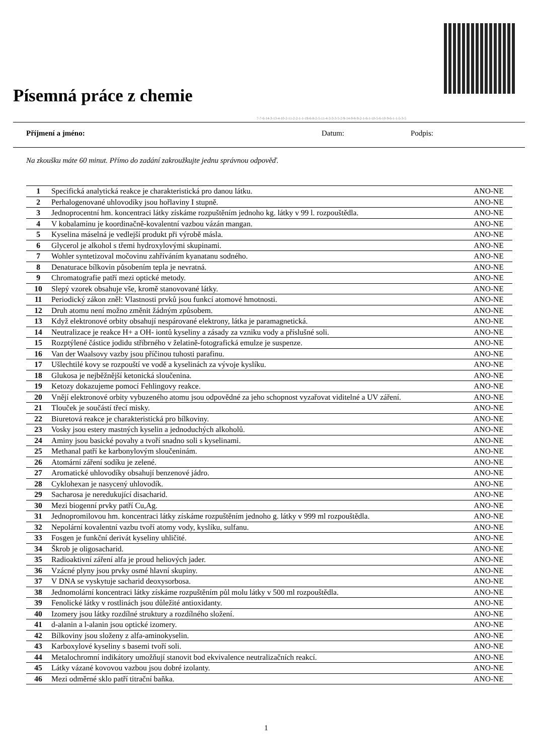Písemná práce z chemie
7-7-6-14-3-13-4-10-2-11-2-2-1-1-19-6-8-2-5-11-4-3-3-3-5-2-9-14-9-8-9-2-1-6-1-10-5-6-10-9-6-1-1-5-3-5
Příjmení a jméno: Datum: Podpis:
Na zkoušku máte 60 minut. Přímo do zadání zakroužkujte jednu správnou odpověď.
| 1 | Specifická analytická reakce je charakteristická pro danou látku. | ANO-NE |
| 2 | Perhalogenované uhlovodíky jsou hořlaviny I stupně. | ANO-NE |
| 3 | Jednoprocentní hm. koncentraci látky získáme rozpuštěním jednoho kg. látky v 99 l. rozpouštědla. | ANO-NE |
| 4 | V kobalaminu je koordinačně-kovalentní vazbou vázán mangan. | ANO-NE |
| 5 | Kyselina máselná je vedlejší produkt při výrobě másla. | ANO-NE |
| 6 | Glycerol je alkohol s třemi hydroxylovými skupinami. | ANO-NE |
| 7 | Wohler syntetizoval močovinu zahříváním kyanatanu sodného. | ANO-NE |
| 8 | Denaturace bílkovin působením tepla je nevratná. | ANO-NE |
| 9 | Chromatografie patří mezi optické metody. | ANO-NE |
| 10 | Slepý vzorek obsahuje vše, kromě stanovované látky. | ANO-NE |
| 11 | Periodický zákon zněl: Vlastnosti prvků jsou funkcí atomové hmotnosti. | ANO-NE |
| 12 | Druh atomu není možno změnit žádným způsobem. | ANO-NE |
| 13 | Když elektronové orbity obsahují nespárované elektrony, látka je paramagnetická. | ANO-NE |
| 14 | Neutralizace je reakce H+ a OH- iontů kyseliny a zásady za vzniku vody a příslušné soli. | ANO-NE |
| 15 | Rozptýlené částice jodidu stříbrného v želatině-fotografická emulze je suspenze. | ANO-NE |
| 16 | Van der Waalsovy vazby jsou příčinou tuhosti parafinu. | ANO-NE |
| 17 | Ušlechtilé kovy se rozpouští ve vodě a kyselinách za vývoje kyslíku. | ANO-NE |
| 18 | Glukosa je nejběžnější ketonická sloučenina. | ANO-NE |
| 19 | Ketozy dokazujeme pomocí Fehlingovy reakce. | ANO-NE |
| 20 | Vnějí elektronové orbity vybuzeného atomu jsou odpovědné za jeho schopnost vyzařovat viditelné a UV záření. | ANO-NE |
| 21 | Tlouček je součástí třecí misky. | ANO-NE |
| 22 | Biuretová reakce je charakteristická pro bílkoviny. | ANO-NE |
| 23 | Vosky jsou estery mastných kyselin a jednoduchých alkoholů. | ANO-NE |
| 24 | Aminy jsou basické povahy a tvoří snadno soli s kyselinami. | ANO-NE |
| 25 | Methanal patří ke karbonylovým sloučeninám. | ANO-NE |
| 26 | Atomární záření sodíku je zelené. | ANO-NE |
| 27 | Aromatické uhlovodíky obsahují benzenové jádro. | ANO-NE |
| 28 | Cyklohexan je nasycený uhlovodík. | ANO-NE |
| 29 | Sacharosa je neredukující disacharid. | ANO-NE |
| 30 | Mezi biogenní prvky patří Cu,Ag. | ANO-NE |
| 31 | Jednopromilovou hm. koncentraci látky získáme rozpuštěním jednoho g. látky v 999 ml rozpouštědla. | ANO-NE |
| 32 | Nepolární kovalentní vazbu tvoří atomy vody, kyslíku, sulfanu. | ANO-NE |
| 33 | Fosgen je funkční derivát kyseliny uhličité. | ANO-NE |
| 34 | Škrob je oligosacharid. | ANO-NE |
| 35 | Radioaktivní záření alfa je proud heliových jader. | ANO-NE |
| 36 | Vzácné plyny jsou prvky osmé hlavní skupiny. | ANO-NE |
| 37 | V DNA se vyskytuje sacharid deoxysorbosa. | ANO-NE |
| 38 | Jednomolární koncentraci látky získáme rozpuštěním půl molu látky v 500 ml rozpouštědla. | ANO-NE |
| 39 | Fenolické látky v rostlinách jsou důležité antioxidanty. | ANO-NE |
| 40 | Izomery jsou látky rozdílné struktury a rozdílného složení. | ANO-NE |
| 41 | d-alanin a l-alanin jsou optické izomery. | ANO-NE |
| 42 | Bílkoviny jsou složeny z alfa-aminokyselin. | ANO-NE |
| 43 | Karboxylové kyseliny s basemi tvoří soli. | ANO-NE |
| 44 | Metalochromní indikátory umožňují stanovit bod ekvivalence neutralizačních reakcí. | ANO-NE |
| 45 | Látky vázané kovovou vazbou jsou dobré izolanty. | ANO-NE |
| 46 | Mezi odměrné sklo patří titrační baňka. | ANO-NE |
1